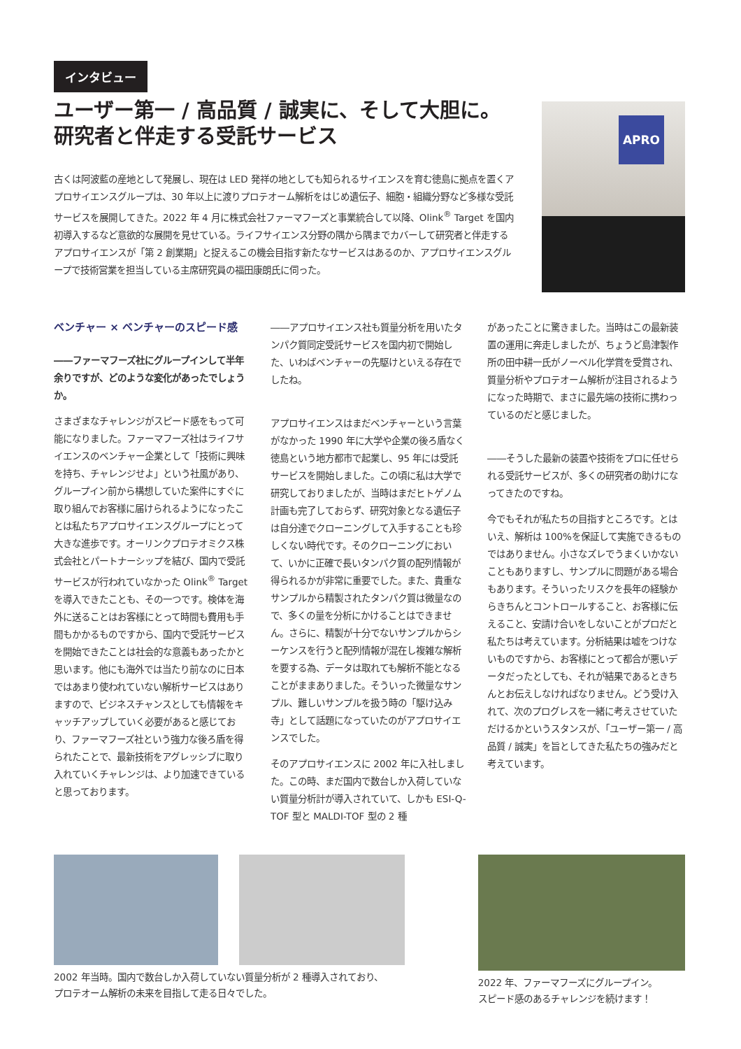インタビュー
ユーザー第一 / 高品質 / 誠実に、そして大胆に。
研究者と伴走する受託サービス
古くは阿波藍の産地として発展し、現在は LED 発祥の地としても知られるサイエンスを育む徳島に拠点を置くアプロサイエンスグループは、30 年以上に渡りプロテオーム解析をはじめ遺伝子、細胞・組織分野など多様な受託サービスを展開してきた。2022 年 4 月に株式会社ファーマフーズと事業統合して以降、Olink<sup>®</sup> Target を国内初導入するなど意欲的な展開を見せている。ライフサイエンス分野の隅から隅までカバーして研究者と伴走するアプロサイエンスが「第 2 創業期」と捉えるこの機会目指す新たなサービスはあるのか、アプロサイエンスグループで技術営業を担当している主席研究員の福田康朗氏に伺った。
APRO
ベンチャー × ベンチャーのスピード感
――ファーマフーズ社にグループインして半年余りですが、どのような変化があったでしょうか。
さまざまなチャレンジがスピード感をもって可能になりました。ファーマフーズ社はライフサイエンスのベンチャー企業として「技術に興味を持ち、チャレンジせよ」という社風があり、グループイン前から構想していた案件にすぐに取り組んでお客様に届けられるようになったことは私たちアプロサイエンスグループにとって大きな進歩です。オーリンクプロテオミクス株式会社とパートナーシップを結び、国内で受託サービスが行われていなかった Olink<sup>®</sup> Target を導入できたことも、その一つです。検体を海外に送ることはお客様にとって時間も費用も手間もかかるものですから、国内で受託サービスを開始できたことは社会的な意義もあったかと思います。他にも海外では当たり前なのに日本ではあまり使われていない解析サービスはありますので、ビジネスチャンスとしても情報をキャッチアップしていく必要があると感じており、ファーマフーズ社という強力な後ろ盾を得られたことで、最新技術をアグレッシブに取り入れていくチャレンジは、より加速できていると思っております。
――アプロサイエンス社も質量分析を用いたタンパク質同定受託サービスを国内初で開始した、いわばベンチャーの先駆けといえる存在でしたね。
アプロサイエンスはまだベンチャーという言葉がなかった 1990 年に大学や企業の後ろ盾なく徳島という地方都市で起業し、95 年には受託サービスを開始しました。この頃に私は大学で研究しておりましたが、当時はまだヒトゲノム計画も完了しておらず、研究対象となる遺伝子は自分達でクローニングして入手することも珍しくない時代です。そのクローニングにおいて、いかに正確で長いタンパク質の配列情報が得られるかが非常に重要でした。また、貴重なサンプルから精製されたタンパク質は微量なので、多くの量を分析にかけることはできません。さらに、精製が十分でないサンプルからシーケンスを行うと配列情報が混在し複雑な解析を要する為、データは取れても解析不能となることがままありました。そういった微量なサンプル、難しいサンプルを扱う時の「駆け込み寺」として話題になっていたのがアプロサイエンスでした。
そのアプロサイエンスに 2002 年に入社しました。この時、まだ国内で数台しか入荷していない質量分析計が導入されていて、しかも ESI-Q-TOF 型と MALDI-TOF 型の 2 種
があったことに驚きました。当時はこの最新装置の運用に奔走しましたが、ちょうど島津製作所の田中耕一氏がノーベル化学賞を受賞され、質量分析やプロテオーム解析が注目されるようになった時期で、まさに最先端の技術に携わっているのだと感じました。
――そうした最新の装置や技術をプロに任せられる受託サービスが、多くの研究者の助けになってきたのですね。
今でもそれが私たちの目指すところです。とはいえ、解析は 100%を保証して実施できるものではありません。小さなズレでうまくいかないこともありますし、サンプルに問題がある場合もあります。そういったリスクを長年の経験からきちんとコントロールすること、お客様に伝えること、安請け合いをしないことがプロだと私たちは考えています。分析結果は嘘をつけないものですから、お客様にとって都合が悪いデータだったとしても、それが結果であるときちんとお伝えしなければなりません。どう受け入れて、次のプログレスを一緒に考えさせていただけるかというスタンスが、「ユーザー第一 / 高品質 / 誠実」を旨としてきた私たちの強みだと考えています。
2002 年当時。国内で数台しか入荷していない質量分析が 2 種導入されており、
プロテオーム解析の未来を目指して走る日々でした。
2022 年、ファーマフーズにグループイン。
スピード感のあるチャレンジを続けます！